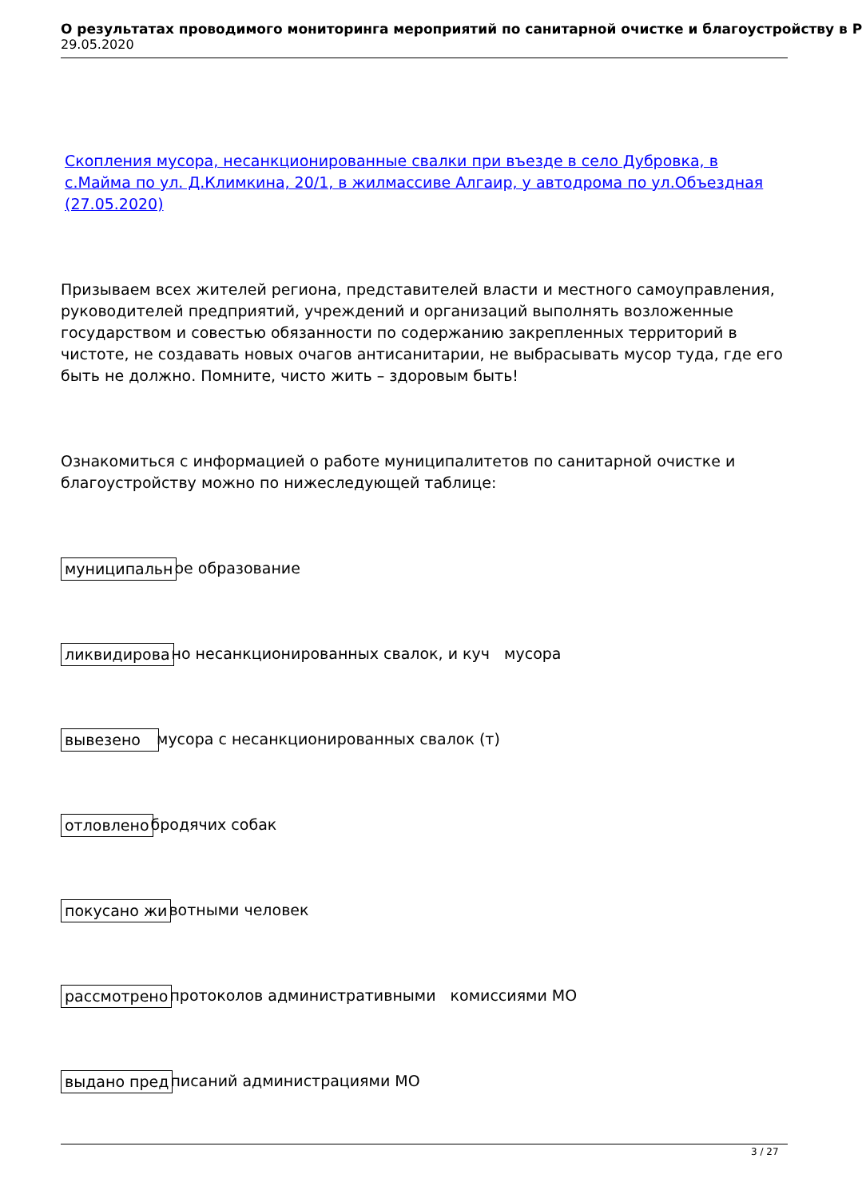О результатах проводимого мониторинга мероприятий по санитарной очистке и благоустройству в Р
29.05.2020
Скопления мусора, несанкционированные свалки при въезде в село Дубровка, в с.Майма по ул. Д.Климкина, 20/1, в жилмассиве Алгаир, у автодрома по ул.Объездная (27.05.2020)
Призываем всех жителей региона, представителей власти и местного самоуправления, руководителей предприятий, учреждений и организаций выполнять возложенные государством и совестью обязанности по содержанию закрепленных территорий в чистоте, не создавать новых очагов антисанитарии, не выбрасывать мусор туда, где его быть не должно. Помните, чисто жить – здоровым быть!
Ознакомиться с информацией о работе муниципалитетов по санитарной очистке и благоустройству можно по нижеследующей таблице:
муниципальн ое образование
ликвидирова но несанкционированных свалок, и куч мусора
вывезено мусора с несанкционированных свалок (т)
отловлено бродячих собак
покусано жи вотными человек
рассмотрено протоколов административными комиссиями МО
выдано пред писаний администрациями МО
3 / 27